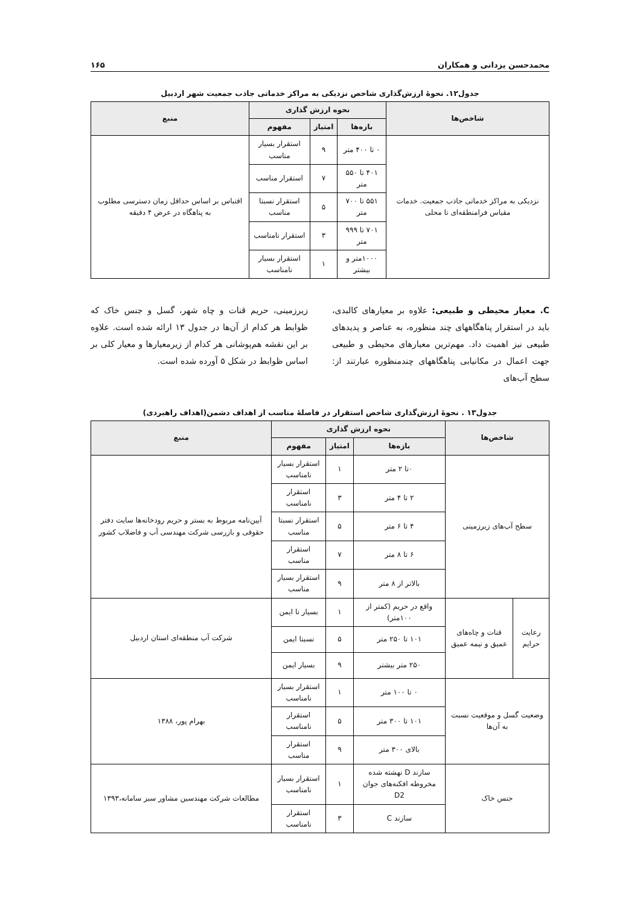محمدحسن یزدانی و همکاران ۱۶۵
جدول۱۲. نحوهٔ ارزش‌گذاری شاخص نزدیکی به مراکز خدماتی جاذب جمعیت شهر اردبیل
| شاخص‌ها | نحوه ارزش گذاری | | | منبع |
| --- | --- | --- | --- | --- |
| | بازه‌ها | امتیاز | مفهوم | |
| نزدیکی به مراکز خدماتی جاذب جمعیت. خدمات مقیاس فرامنطقه‌ای تا محلی | ۰ تا ۴۰۰ متر | ۹ | استقرار بسیار مناسب | اقتباس بر اساس حداقل زمان دسترسی مطلوب به پناهگاه در عرض ۴ دقیقه |
| | ۴۰۱ تا ۵۵۰ متر | ۷ | استقرار مناسب | |
| | ۵۵۱ تا ۷۰۰ متر | ۵ | استقرار نسبتا مناسب | |
| | ۷۰۱ تا ۹۹۹ متر | ۳ | استقرار نامناسب | |
| | ۱۰۰۰متر و بیشتر | ۱ | استقرار بسیار نامناسب | |
C. معیار محیطی و طبیعی: علاوه بر معیارهای کالبدی، باید در استقرار پناهگاههای چند منظوره، به عناصر و پدیدهای طبیعی نیز اهمیت داد. مهم‌ترین معیارهای محیطی و طبیعی جهت اعمال در مکانیابی پناهگاههای چندمنظوره عبارتند از: سطح آب‌های
زیرزمینی، حریم قنات و چاه شهر، گسل و جنس خاک که ظوابط هر کدام از آن‌ها در جدول ۱۳ ارائه شده است. علاوه بر این نقشه هم‌پوشانی هر کدام از زیرمعیارها و معیار کلی بر اساس ظوابط در شکل ۵ آورده شده است.
جدول۱۳ . نحوهٔ ارزش‌گذاری شاخص استقرار در فاصلهٔ مناسب از اهداف دشمن(اهداف راهبردی)
| شاخص‌ها | | نحوه ارزش گذاری | | | منبع |
| --- | --- | --- | --- | --- | --- |
| | | بازه‌ها | امتیاز | مفهوم | |
| سطح آب‌های زیرزمینی | | ۰تا ۲ متر | ۱ | استقرار بسیار نامناسب | آیین‌نامه مربوط به بستر و حریم رودخانه‌ها سایت دفتر حقوقی و بازرسی شرکت مهندسی آب و فاضلاب کشور |
| | | ۲ تا ۴ متر | ۳ | استقرار نامناسب | |
| | | ۴ تا ۶ متر | ۵ | استقرار نسبتا مناسب | |
| | | ۶ تا ۸ متر | ۷ | استقرار مناسب | |
| | | بالاتر از ۸ متر | ۹ | استقرار بسیار مناسب | |
| رعایت حرایم | قنات و چاه‌های عمیق و نیمه عمیق | واقع در حریم (کمتر از ۱۰۰متر) | ۱ | بسیار نا ایمن | شرکت آب منطقه‌ای استان اردبیل |
| | | ۱۰۱ تا ۲۵۰ متر | ۵ | نسبتا ایمن | |
| | | ۲۵۰ متر بیشتر | ۹ | بسیار ایمن | |
| وضعیت گسل و موقعیت نسبت به آن‌ها | | ۰ تا ۱۰۰ متر | ۱ | استقرار بسیار نامناسب | بهرام پور، ۱۳۸۸ |
| | | ۱۰۱ تا ۳۰۰ متر | ۵ | استقرار نامناسب | |
| | | بالای ۳۰۰ متر | ۹ | استقرار مناسب | |
| جنس خاک | | سازند D نهشته شده مخروطه افکنه‌های جوان D2 | ۱ | استقرار بسیار نامناسب | مطالعات شرکت مهندسین مشاور سبز سامانه،۱۳۹۳ |
| | | سازند C | ۳ | استقرار نامناسب | |